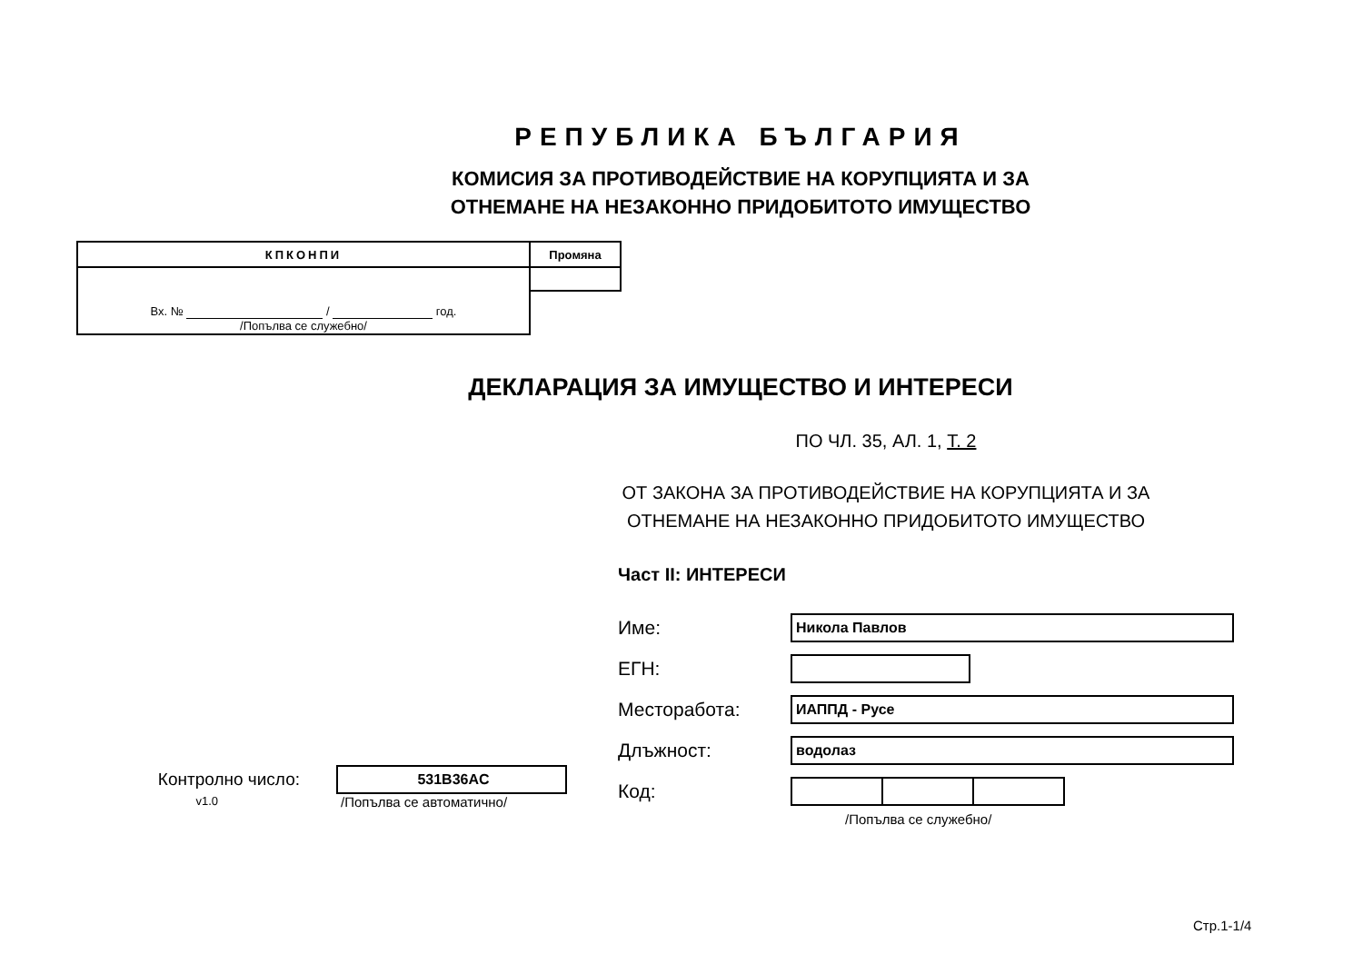РЕПУБЛИКА БЪЛГАРИЯ
КОМИСИЯ ЗА ПРОТИВОДЕЙСТВИЕ НА КОРУПЦИЯТА И ЗА
ОТНЕМАНЕ НА НЕЗАКОННО ПРИДОБИТОТО ИМУЩЕСТВО
| КПКОНПИ | Промяна |
| --- | --- |
| Вх. № / год. /Попълва се служебно/ | |
ДЕКЛАРАЦИЯ ЗА ИМУЩЕСТВО И ИНТЕРЕСИ
ПО ЧЛ. 35, АЛ. 1, Т. 2
ОТ ЗАКОНА ЗА ПРОТИВОДЕЙСТВИЕ НА КОРУПЦИЯТА И ЗА
ОТНЕМАНЕ НА НЕЗАКОННО ПРИДОБИТОТО ИМУЩЕСТВО
Контролно число: 531B36AC
v1.0 /Попълва се автоматично/
Част II: ИНТЕРЕСИ
Име: Никола Павлов
ЕГН:
Месторабота: ИАППД - Русе
Длъжност: водолаз
Код:
/Попълва се служебно/
Стр.1-1/4